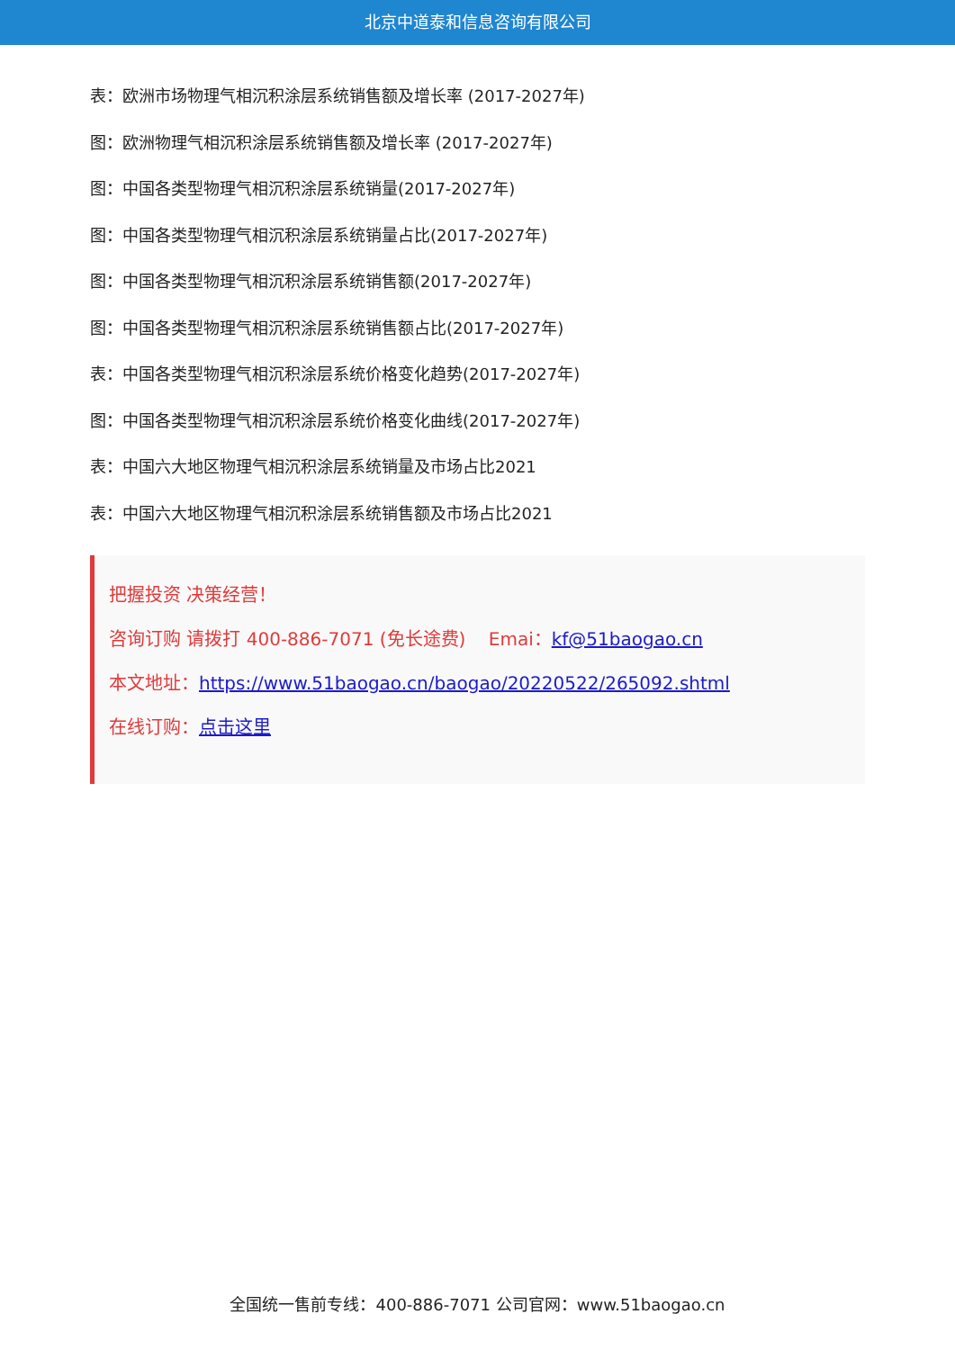北京中道泰和信息咨询有限公司
表：欧洲市场物理气相沉积涂层系统销售额及增长率 (2017-2027年)
图：欧洲物理气相沉积涂层系统销售额及增长率 (2017-2027年)
图：中国各类型物理气相沉积涂层系统销量(2017-2027年)
图：中国各类型物理气相沉积涂层系统销量占比(2017-2027年)
图：中国各类型物理气相沉积涂层系统销售额(2017-2027年)
图：中国各类型物理气相沉积涂层系统销售额占比(2017-2027年)
表：中国各类型物理气相沉积涂层系统价格变化趋势(2017-2027年)
图：中国各类型物理气相沉积涂层系统价格变化曲线(2017-2027年)
表：中国六大地区物理气相沉积涂层系统销量及市场占比2021
表：中国六大地区物理气相沉积涂层系统销售额及市场占比2021
把握投资 决策经营！
咨询订购 请拨打 400-886-7071 (免长途费) Emai：kf@51baogao.cn
本文地址：https://www.51baogao.cn/baogao/20220522/265092.shtml
在线订购：点击这里
全国统一售前专线：400-886-7071 公司官网：www.51baogao.cn